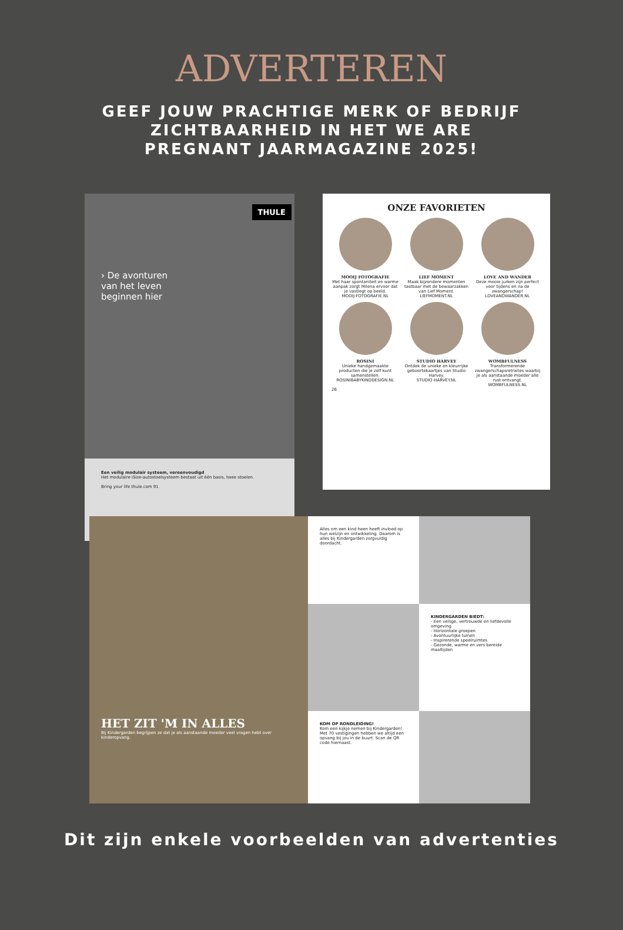ADVERTEREN
GEEF JOUW PRACHTIGE MERK OF BEDRIJF ZICHTBAARHEID IN HET WE ARE PREGNANT JAARMAGAZINE 2025!
THULE
› De avonturen
van het leven
beginnen hier
Een veilig modulair systeem, vereenvoudigd
Het modulaire iSize-autostoelsysteem bestaat uit één basis, twee stoelen.
Bring your life thule.com 91
ONZE FAVORIETEN
MOOIJ FOTOGRAFIE
Met haar spontaniteit en warme aanpak zorgt Milena ervoor dat je vastlegt op beeld.
MOOIJ-FOTOGRAFIE.NL
LIEF MOMENT
Maak bijzondere momenten tastbaar met de bewaarzakken van Lief Moment.
LIEFMOMENT.NL
LOVE AND WANDER
Deze mooie jurken zijn perfect voor tijdens en na de zwangerschap!
LOVEANDWANDER.NL
ROSINI
Unieke handgemaakte producten die je zelf kunt samenstellen.
ROSINIBABYKINDDESIGN.NL
STUDIO HARVEY
Ontdek de unieke en kleurrijke geboortekaartjes van Studio Harvey.
STUDIO-HARVEY.NL
WOMBFULNESS
Transformerende zwangerschapsretraites waarbij je als aanstaande moeder alle rust ontvangt.
WOMBFULNESS.NL
26
HET ZIT 'M IN ALLES
Bij Kindergarden begrijpen ze dat je als aanstaande moeder veel vragen hebt over kinderopvang.
Alles om een kind heen heeft invloed op hun welzijn en ontwikkeling. Daarom is alles bij Kindergarden zorgvuldig doordacht.
KINDERGARDEN BIEDT:
- Een veilige, vertrouwde en liefdevolle omgeving
- Horizontale groepen
- Avontuurlijke tuinen
- Inspirerende speelruimtes
- Gezonde, warme en vers bereide maaltijden
KOM OP RONDLEIDING!
Kom een kijkje nemen bij Kindergarden! Met 70 vestigingen hebben we altijd een opvang bij jou in de buurt. Scan de QR code hiernaast.
Dit zijn enkele voorbeelden van advertenties